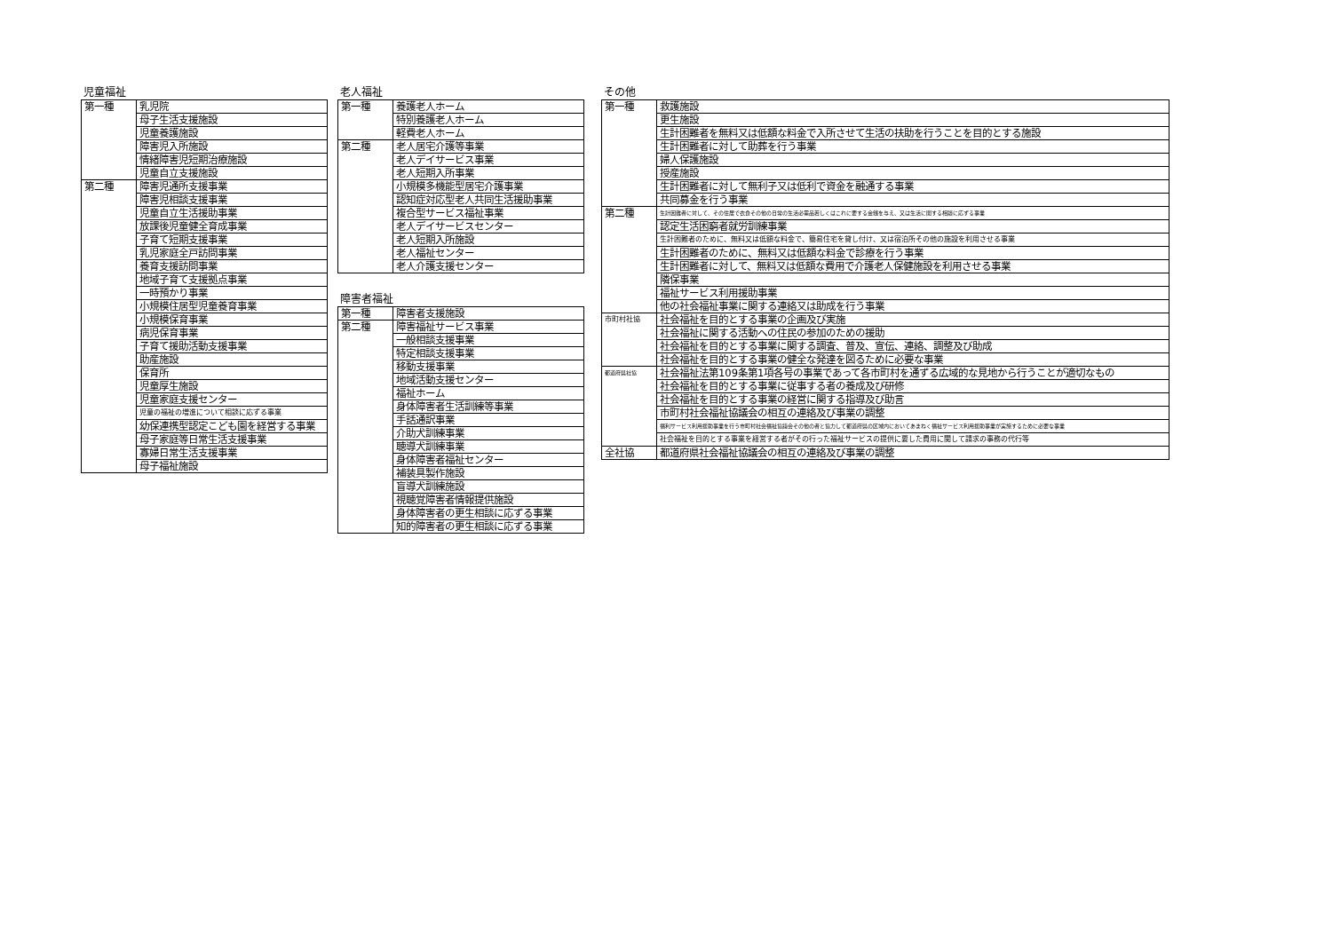児童福祉
| 第一種 | 乳児院 |
| | 母子生活支援施設 |
| | 児童養護施設 |
| | 障害児入所施設 |
| | 情緒障害児短期治療施設 |
| | 児童自立支援施設 |
| 第二種 | 障害児通所支援事業 |
| | 障害児相談支援事業 |
| | 児童自立生活援助事業 |
| | 放課後児童健全育成事業 |
| | 子育て短期支援事業 |
| | 乳児家庭全戸訪問事業 |
| | 養育支援訪問事業 |
| | 地域子育て支援拠点事業 |
| | 一時預かり事業 |
| | 小規模住居型児童養育事業 |
| | 小規模保育事業 |
| | 病児保育事業 |
| | 子育て援助活動支援事業 |
| | 助産施設 |
| | 保育所 |
| | 児童厚生施設 |
| | 児童家庭支援センター |
| | 児童の福祉の増進について相談に応ずる事業 |
| | 幼保連携型認定こども園を経営する事業 |
| | 母子家庭等日常生活支援事業 |
| | 寡婦日常生活支援事業 |
| | 母子福祉施設 |
老人福祉
| 第一種 | 養護老人ホーム |
| | 特別養護老人ホーム |
| | 軽費老人ホーム |
| 第二種 | 老人居宅介護等事業 |
| | 老人デイサービス事業 |
| | 老人短期入所事業 |
| | 小規模多機能型居宅介護事業 |
| | 認知症対応型老人共同生活援助事業 |
| | 複合型サービス福祉事業 |
| | 老人デイサービスセンター |
| | 老人短期入所施設 |
| | 老人福祉センター |
| | 老人介護支援センター |
障害者福祉
| 第一種 | 障害者支援施設 |
| 第二種 | 障害福祉サービス事業 |
| | 一般相談支援事業 |
| | 特定相談支援事業 |
| | 移動支援事業 |
| | 地域活動支援センター |
| | 福祉ホーム |
| | 身体障害者生活訓練等事業 |
| | 手話通訳事業 |
| | 介助犬訓練事業 |
| | 聴導犬訓練事業 |
| | 身体障害者福祉センター |
| | 補装具製作施設 |
| | 盲導犬訓練施設 |
| | 視聴覚障害者情報提供施設 |
| | 身体障害者の更生相談に応ずる事業 |
| | 知的障害者の更生相談に応ずる事業 |
その他
| 第一種 | 救護施設 |
| | 更生施設 |
| | 生計困難者を無料又は低額な料金で入所させて生活の扶助を行うことを目的とする施設 |
| | 生計困難者に対して助葬を行う事業 |
| | 婦人保護施設 |
| | 授産施設 |
| | 生計困難者に対して無利子又は低利で資金を融通する事業 |
| | 共同募金を行う事業 |
| 第二種 | 生計困難者に対して、その住居で衣食その他の日常の生活必需品若しくはこれに要する金銭を与え、又は生活に関する相談に応ずる事業 |
| | 認定生活困窮者就労訓練事業 |
| | 生計困難者のために、無料又は低額な料金で、簡易住宅を貸し付け、又は宿泊所その他の施設を利用させる事業 |
| | 生計困難者のために、無料又は低額な料金で診療を行う事業 |
| | 生計困難者に対して、無料又は低額な費用で介護老人保健施設を利用させる事業 |
| | 隣保事業 |
| | 福祉サービス利用援助事業 |
| | 他の社会福祉事業に関する連絡又は助成を行う事業 |
| 市町村社協 | 社会福祉を目的とする事業の企画及び実施 |
| | 社会福祉に関する活動への住民の参加のための援助 |
| | 社会福祉を目的とする事業に関する調査、普及、宣伝、連絡、調整及び助成 |
| | 社会福祉を目的とする事業の健全な発達を図るために必要な事業 |
| 都道府県社協 | 社会福祉法第109条第1項各号の事業であって各市町村を通ずる広域的な見地から行うことが適切なもの |
| | 社会福祉を目的とする事業に従事する者の養成及び研修 |
| | 社会福祉を目的とする事業の経営に関する指導及び助言 |
| | 市町村社会福祉協議会の相互の連絡及び事業の調整 |
| | 福利サービス利用援助事業を行う市町村社会福祉協議会その他の者と協力して都道府県の区域内においてあまねく福祉サービス利用援助事業が実施するために必要な事業 |
| | 社会福祉を目的とする事業を経営する者がその行った福祉サービスの提供に要した費用に関して請求の事務の代行等 |
| 全社協 | 都道府県社会福祉協議会の相互の連絡及び事業の調整 |